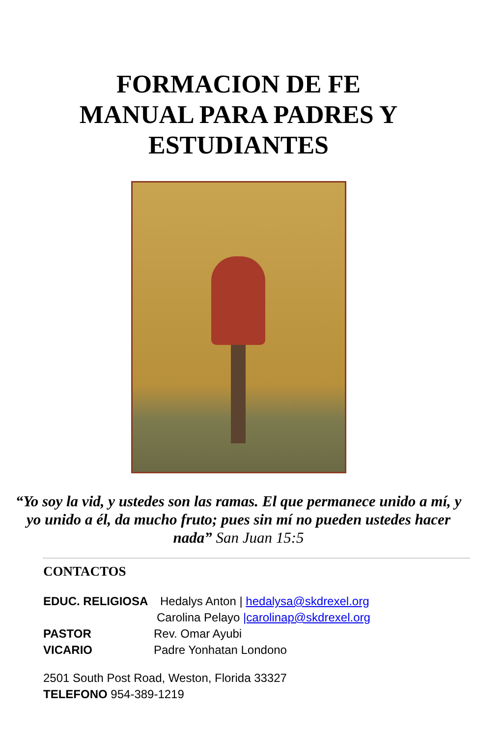FORMACION DE FE
MANUAL PARA PADRES Y
ESTUDIANTES
“Yo soy la vid, y ustedes son las ramas. El que permanece unido a mí, y yo unido a él, da mucho fruto; pues sin mí no pueden ustedes hacer nada” San Juan 15:5
CONTACTOS
EDUC. RELIGIOSA Hedalys Anton | hedalysa@skdrexel.org
Carolina Pelayo |carolinap@skdrexel.org
PASTOR Rev. Omar Ayubi
VICARIO Padre Yonhatan Londono
2501 South Post Road, Weston, Florida 33327
TELEFONO 954-389-1219